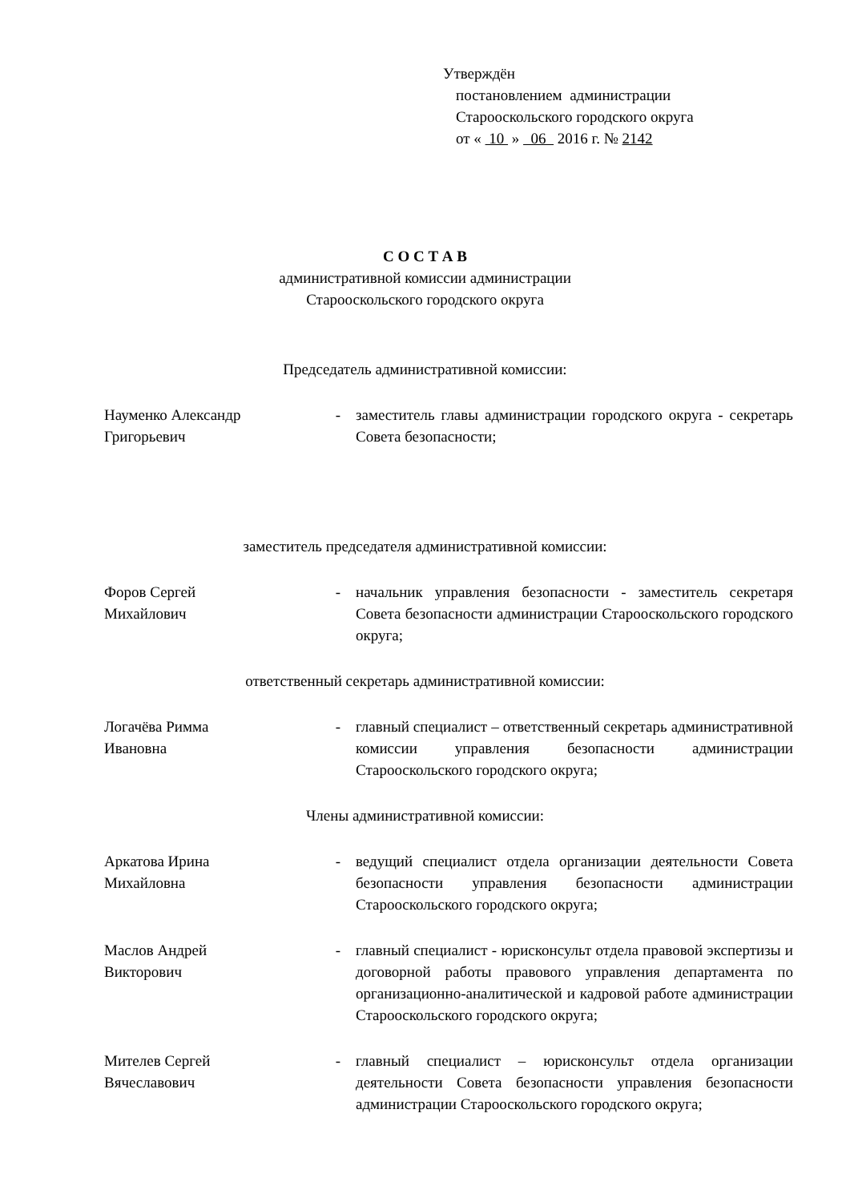Утверждён
постановлением администрации
Старооскольского городского округа
от « 10 » 06 2016 г. № 2142
С О С Т А В
административной комиссии администрации
Старооскольского городского округа
Председатель административной комиссии:
Науменко Александр Григорьевич
- заместитель главы администрации городского округа - секретарь Совета безопасности;
заместитель председателя административной комиссии:
Форов Сергей
Михайлович
- начальник управления безопасности - заместитель секретаря Совета безопасности администрации Старооскольского городского округа;
ответственный секретарь административной комиссии:
Логачёва Римма
Ивановна
- главный специалист – ответственный секретарь административной комиссии управления безопасности администрации Старооскольского городского округа;
Члены административной комиссии:
Аркатова Ирина
Михайловна
- ведущий специалист отдела организации деятельности Совета безопасности управления безопасности администрации Старооскольского городского округа;
Маслов Андрей
Викторович
- главный специалист - юрисконсульт отдела правовой экспертизы и договорной работы правового управления департамента по организационно-аналитической и кадровой работе администрации Старооскольского городского округа;
Мителев Сергей
Вячеславович
- главный специалист – юрисконсульт отдела организации деятельности Совета безопасности управления безопасности администрации Старооскольского городского округа;